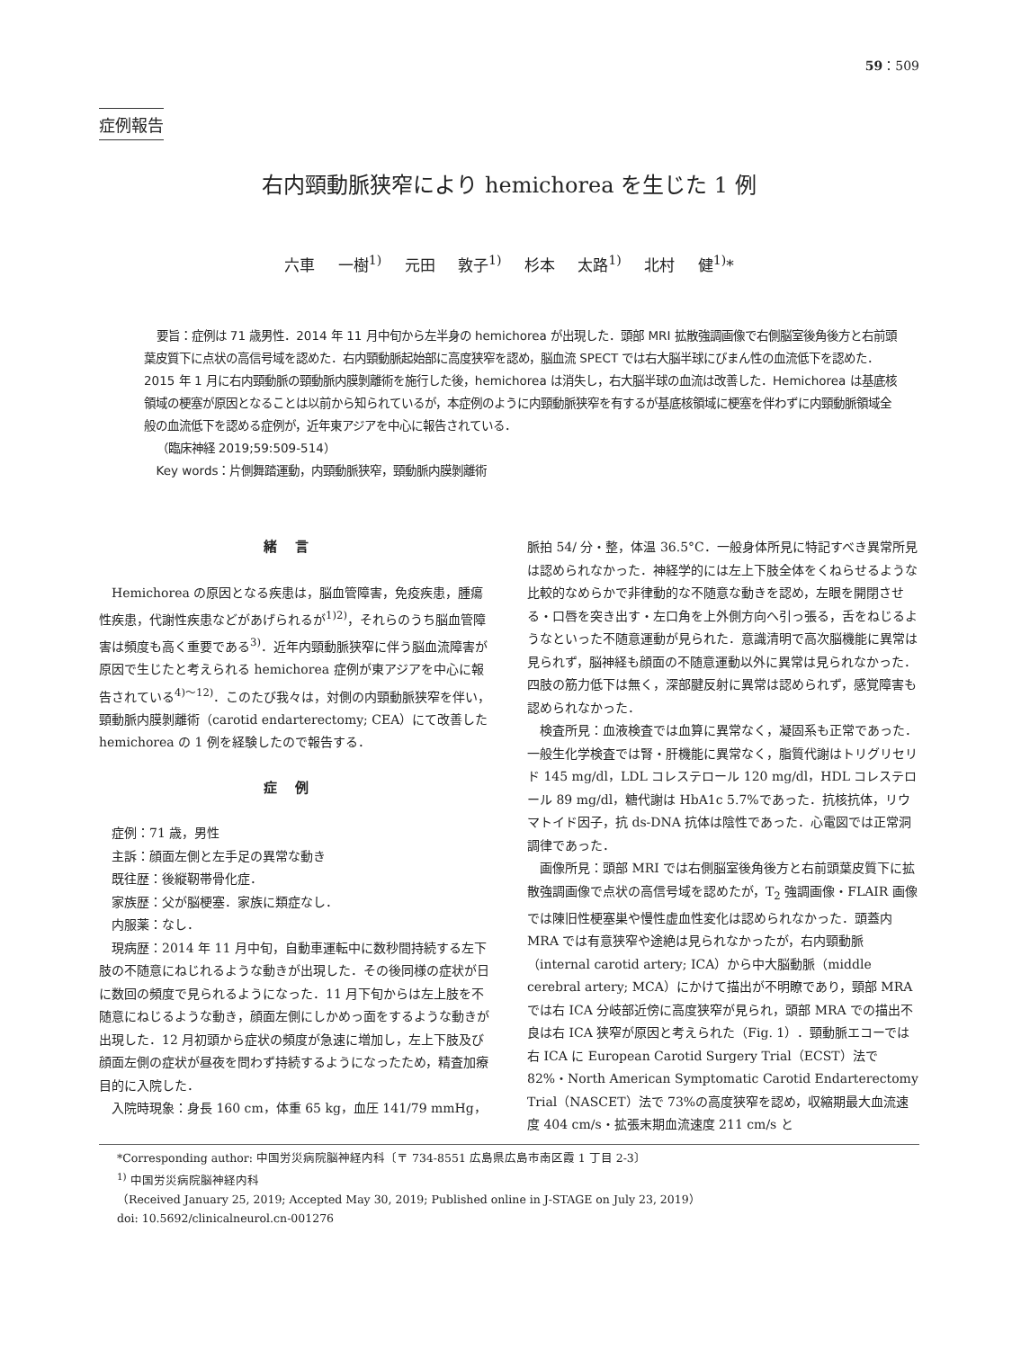59：509
症例報告
右内頸動脈狭窄により hemichorea を生じた 1 例
六車 一樹<sup>1)</sup> 元田 敦子<sup>1)</sup> 杉本 太路<sup>1)</sup> 北村 健<sup>1)</sup>*
要旨：症例は 71 歳男性．2014 年 11 月中旬から左半身の hemichorea が出現した．頭部 MRI 拡散強調画像で右側脳室後角後方と右前頭葉皮質下に点状の高信号域を認めた．右内頸動脈起始部に高度狭窄を認め，脳血流 SPECT では右大脳半球にびまん性の血流低下を認めた．2015 年 1 月に右内頸動脈の頸動脈内膜剝離術を施行した後，hemichorea は消失し，右大脳半球の血流は改善した．Hemichorea は基底核領域の梗塞が原因となることは以前から知られているが，本症例のように内頸動脈狭窄を有するが基底核領域に梗塞を伴わずに内頸動脈領域全般の血流低下を認める症例が，近年東アジアを中心に報告されている．
（臨床神経 2019;59:509-514）
Key words：片側舞踏運動，内頸動脈狭窄，頸動脈内膜剝離術
緒言
Hemichorea の原因となる疾患は，脳血管障害，免疫疾患，腫瘍性疾患，代謝性疾患などがあげられるが<sup>1)2)</sup>，それらのうち脳血管障害は頻度も高く重要である<sup>3)</sup>．近年内頸動脈狭窄に伴う脳血流障害が原因で生じたと考えられる hemichorea 症例が東アジアを中心に報告されている<sup>4)～12)</sup>．このたび我々は，対側の内頸動脈狭窄を伴い，頸動脈内膜剝離術（carotid endarterectomy; CEA）にて改善した hemichorea の 1 例を経験したので報告する．
症例
症例：71 歳，男性
主訴：顔面左側と左手足の異常な動き
既往歴：後縦靭帯骨化症．
家族歴：父が脳梗塞．家族に類症なし．
内服薬：なし．
現病歴：2014 年 11 月中旬，自動車運転中に数秒間持続する左下肢の不随意にねじれるような動きが出現した．その後同様の症状が日に数回の頻度で見られるようになった．11 月下旬からは左上肢を不随意にねじるような動き，顔面左側にしかめっ面をするような動きが出現した．12 月初頭から症状の頻度が急速に増加し，左上下肢及び顔面左側の症状が昼夜を問わず持続するようになったため，精査加療目的に入院した．
入院時現象：身長 160 cm，体重 65 kg，血圧 141/79 mmHg，
脈拍 54/ 分・整，体温 36.5°C．一般身体所見に特記すべき異常所見は認められなかった．神経学的には左上下肢全体をくねらせるような比較的なめらかで非律動的な不随意な動きを認め，左眼を開閉させる・口唇を突き出す・左口角を上外側方向へ引っ張る，舌をねじるようなといった不随意運動が見られた．意識清明で高次脳機能に異常は見られず，脳神経も顔面の不随意運動以外に異常は見られなかった．四肢の筋力低下は無く，深部腱反射に異常は認められず，感覚障害も認められなかった．
検査所見：血液検査では血算に異常なく，凝固系も正常であった．一般生化学検査では腎・肝機能に異常なく，脂質代謝はトリグリセリド 145 mg/dl，LDL コレステロール 120 mg/dl，HDL コレステロール 89 mg/dl，糖代謝は HbA1c 5.7%であった．抗核抗体，リウマトイド因子，抗 ds-DNA 抗体は陰性であった．心電図では正常洞調律であった．
画像所見：頭部 MRI では右側脳室後角後方と右前頭葉皮質下に拡散強調画像で点状の高信号域を認めたが，T<sub>2</sub> 強調画像・FLAIR 画像では陳旧性梗塞巣や慢性虚血性変化は認められなかった．頭蓋内 MRA では有意狭窄や途絶は見られなかったが，右内頸動脈（internal carotid artery; ICA）から中大脳動脈（middle cerebral artery; MCA）にかけて描出が不明瞭であり，頸部 MRA では右 ICA 分岐部近傍に高度狭窄が見られ，頭部 MRA での描出不良は右 ICA 狭窄が原因と考えられた（Fig. 1）．頸動脈エコーでは右 ICA に European Carotid Surgery Trial（ECST）法で 82%・North American Symptomatic Carotid Endarterectomy Trial（NASCET）法で 73%の高度狭窄を認め，収縮期最大血流速度 404 cm/s・拡張末期血流速度 211 cm/s と
*Corresponding author: 中国労災病院脳神経内科〔〒 734-8551 広島県広島市南区霞 1 丁目 2-3〕
<sup>1)</sup> 中国労災病院脳神経内科
（Received January 25, 2019; Accepted May 30, 2019; Published online in J-STAGE on July 23, 2019）
doi: 10.5692/clinicalneurol.cn-001276